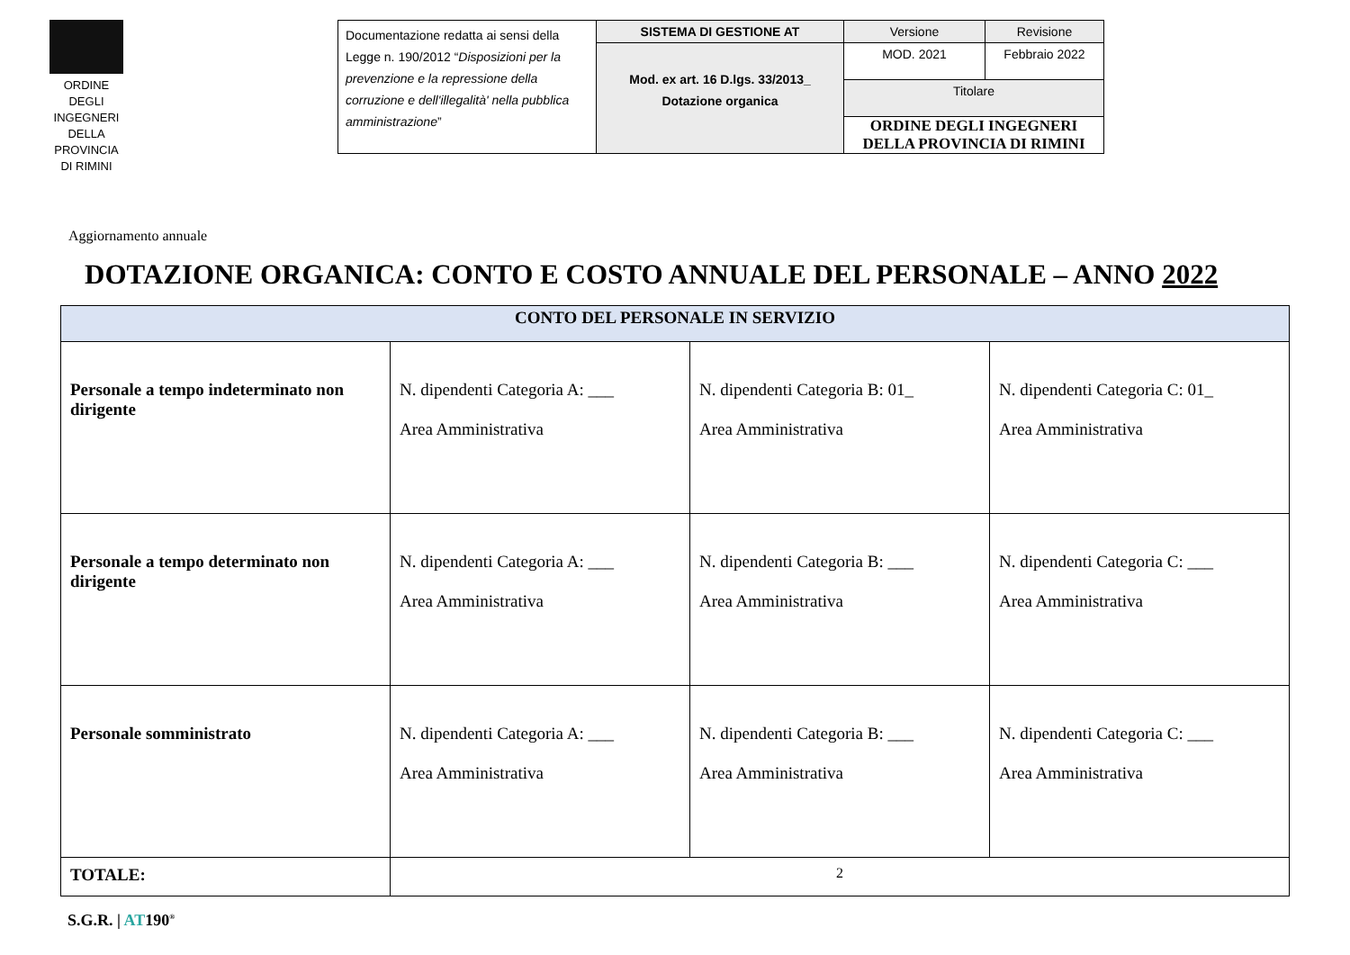ORDINE DEGLI INGEGNERI DELLA PROVINCIA DI RIMINI
| Documentazione redatta ai sensi della Legge n. 190/2012 “ Disposizioni per la prevenzione e la repressione della corruzione e dell'illegalità' nella pubblica amministrazione ” | SISTEMA DI GESTIONE AT | Versione | Revisione |
| | Mod. ex art. 16 D.lgs. 33/2013_ Dotazione organica | MOD. 2021 | Febbraio 2022 |
| | | Titolare | |
| | | ORDINE DEGLI INGEGNERI DELLA PROVINCIA DI RIMINI | |
Aggiornamento annuale
DOTAZIONE ORGANICA: CONTO E COSTO ANNUALE DEL PERSONALE – ANNO 2022
| CONTO DEL PERSONALE IN SERVIZIO | | | |
| --- | --- | --- | --- |
| Personale a tempo indeterminato non dirigente | N. dipendenti Categoria A: ___ Area Amministrativa | N. dipendenti Categoria B: 01_ Area Amministrativa | N. dipendenti Categoria C: 01_ Area Amministrativa |
| Personale a tempo determinato non dirigente | N. dipendenti Categoria A: ___ Area Amministrativa | N. dipendenti Categoria B: ___ Area Amministrativa | N. dipendenti Categoria C: ___ Area Amministrativa |
| Personale somministrato | N. dipendenti Categoria A: ___ Area Amministrativa | N. dipendenti Categoria B: ___ Area Amministrativa | N. dipendenti Categoria C: ___ Area Amministrativa |
| TOTALE: | 2 | | |
S.G.R. | AT190<sup>®</sup>